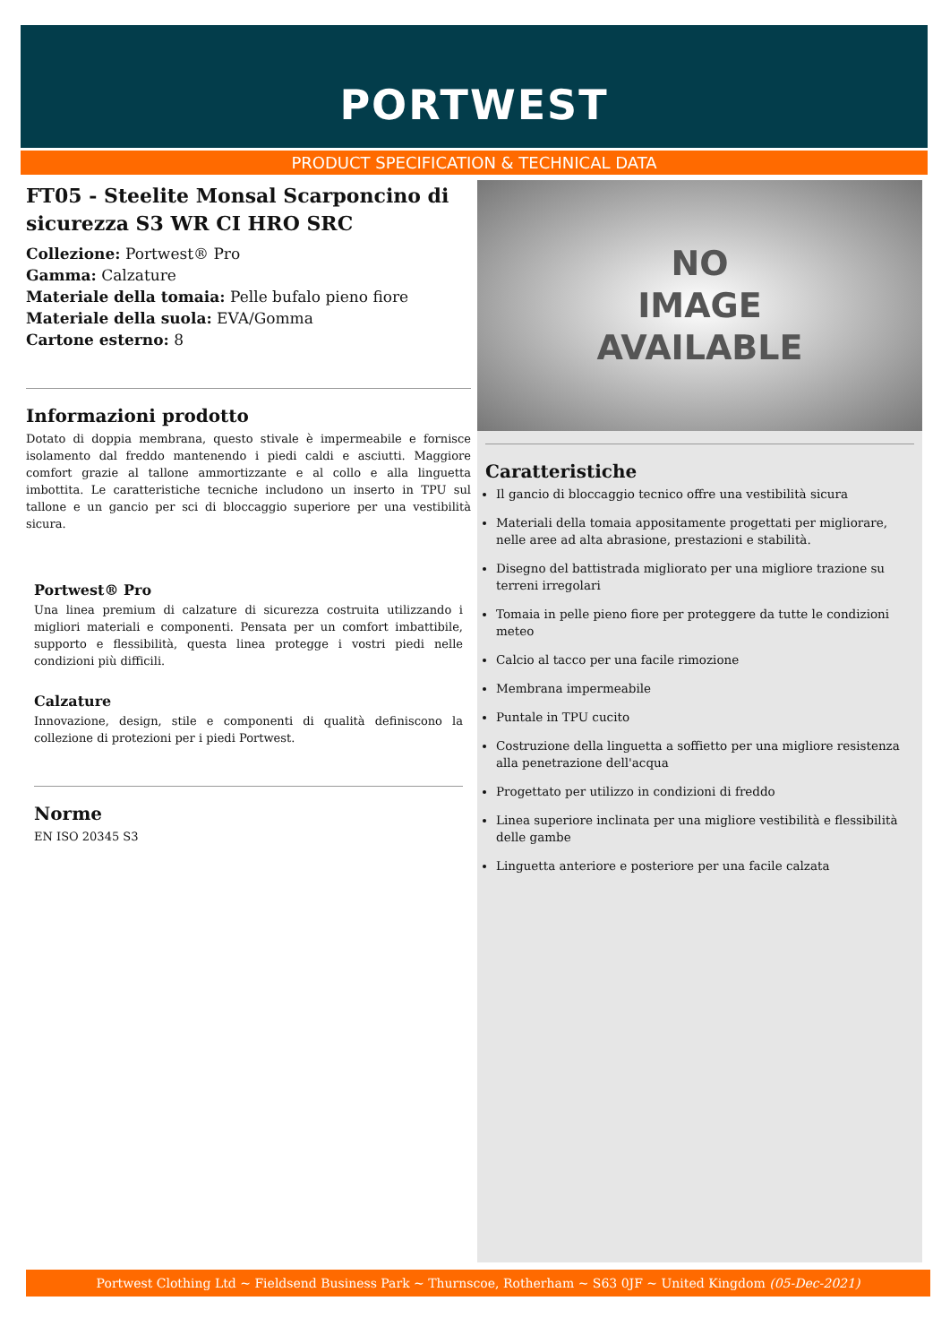PORTWEST
PRODUCT SPECIFICATION & TECHNICAL DATA
FT05 - Steelite Monsal Scarponcino di sicurezza S3 WR CI HRO SRC
Collezione: Portwest® Pro
Gamma: Calzature
Materiale della tomaia: Pelle bufalo pieno fiore
Materiale della suola: EVA/Gomma
Cartone esterno: 8
Informazioni prodotto
Dotato di doppia membrana, questo stivale è impermeabile e fornisce isolamento dal freddo mantenendo i piedi caldi e asciutti. Maggiore comfort grazie al tallone ammortizzante e al collo e alla linguetta imbottita. Le caratteristiche tecniche includono un inserto in TPU sul tallone e un gancio per sci di bloccaggio superiore per una vestibilità sicura.
Portwest® Pro
Una linea premium di calzature di sicurezza costruita utilizzando i migliori materiali e componenti. Pensata per un comfort imbattibile, supporto e flessibilità, questa linea protegge i vostri piedi nelle condizioni più difficili.
Calzature
Innovazione, design, stile e componenti di qualità definiscono la collezione di protezioni per i piedi Portwest.
Norme
EN ISO 20345 S3
NO
IMAGE
AVAILABLE
Caratteristiche
Il gancio di bloccaggio tecnico offre una vestibilità sicura
Materiali della tomaia appositamente progettati per migliorare, nelle aree ad alta abrasione, prestazioni e stabilità.
Disegno del battistrada migliorato per una migliore trazione su terreni irregolari
Tomaia in pelle pieno fiore per proteggere da tutte le condizioni meteo
Calcio al tacco per una facile rimozione
Membrana impermeabile
Puntale in TPU cucito
Costruzione della linguetta a soffietto per una migliore resistenza alla penetrazione dell'acqua
Progettato per utilizzo in condizioni di freddo
Linea superiore inclinata per una migliore vestibilità e flessibilità delle gambe
Linguetta anteriore e posteriore per una facile calzata
Portwest Clothing Ltd ~ Fieldsend Business Park ~ Thurnscoe, Rotherham ~ S63 0JF ~ United Kingdom (05-Dec-2021)